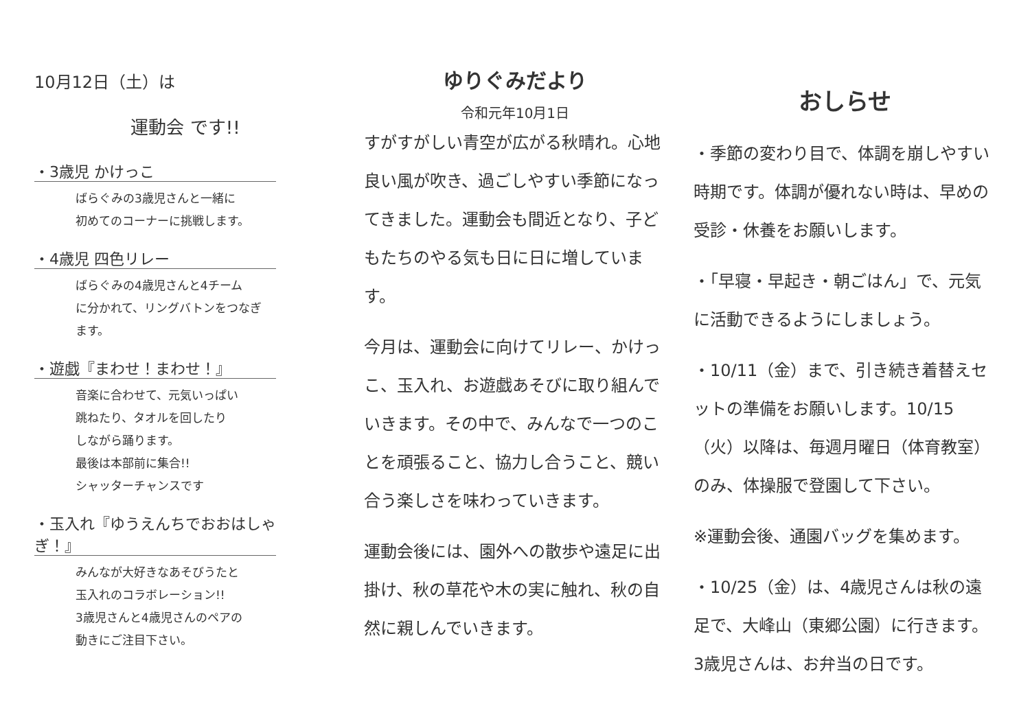10月12日（土）は
運動会 です!!
・3歳児 かけっこ
ばらぐみの3歳児さんと一緒に
初めてのコーナーに挑戦します。
・4歳児 四色リレー
ばらぐみの4歳児さんと4チーム
に分かれて、リングバトンをつなぎ
ます。
・遊戯『まわせ！まわせ！』
音楽に合わせて、元気いっぱい
跳ねたり、タオルを回したり
しながら踊ります。
最後は本部前に集合!!
シャッターチャンスです
・玉入れ『ゆうえんちでおおはしゃぎ！』
みんなが大好きなあそびうたと
玉入れのコラボレーション!!
3歳児さんと4歳児さんのペアの
動きにご注目下さい。
ゆりぐみだより
令和元年10月1日
すがすがしい青空が広がる秋晴れ。心地良い風が吹き、過ごしやすい季節になってきました。運動会も間近となり、子どもたちのやる気も日に日に増しています。
今月は、運動会に向けてリレー、かけっこ、玉入れ、お遊戯あそびに取り組んでいきます。その中で、みんなで一つのことを頑張ること、協力し合うこと、競い合う楽しさを味わっていきます。
運動会後には、園外への散歩や遠足に出掛け、秋の草花や木の実に触れ、秋の自然に親しんでいきます。
おしらせ
・季節の変わり目で、体調を崩しやすい時期です。体調が優れない時は、早めの受診・休養をお願いします。
・「早寝・早起き・朝ごはん」で、元気に活動できるようにしましょう。
・10/11（金）まで、引き続き着替えセットの準備をお願いします。10/15（火）以降は、毎週月曜日（体育教室）のみ、体操服で登園して下さい。
※運動会後、通園バッグを集めます。
・10/25（金）は、4歳児さんは秋の遠足で、大峰山（東郷公園）に行きます。3歳児さんは、お弁当の日です。